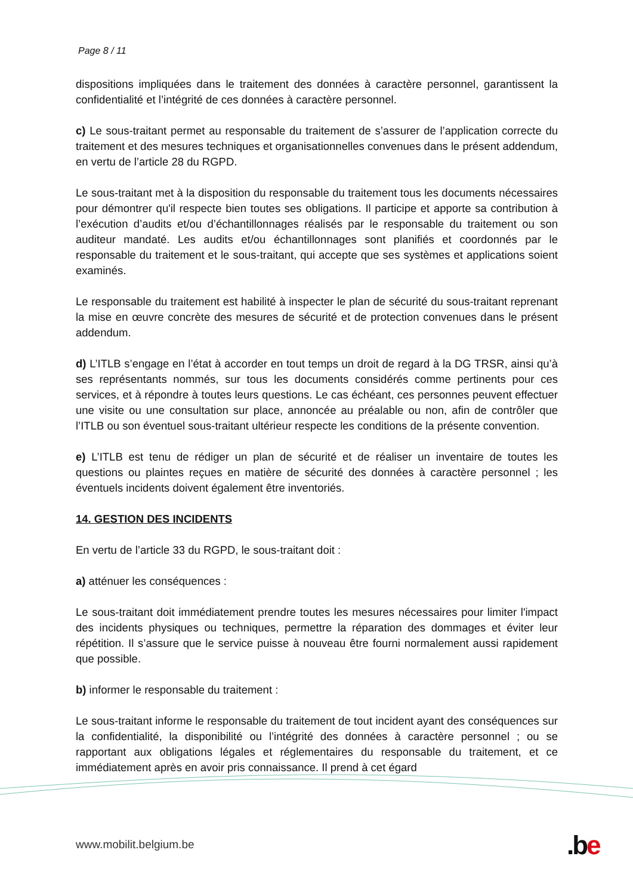Page 8 / 11
dispositions impliquées dans le traitement des données à caractère personnel, garantissent la confidentialité et l’intégrité de ces données à caractère personnel.
c) Le sous-traitant permet au responsable du traitement de s’assurer de l’application correcte du traitement et des mesures techniques et organisationnelles convenues dans le présent addendum, en vertu de l’article 28 du RGPD.
Le sous-traitant met à la disposition du responsable du traitement tous les documents nécessaires pour démontrer qu'il respecte bien toutes ses obligations. Il participe et apporte sa contribution à l’exécution d’audits et/ou d’échantillonnages réalisés par le responsable du traitement ou son auditeur mandaté. Les audits et/ou échantillonnages sont planifiés et coordonnés par le responsable du traitement et le sous-traitant, qui accepte que ses systèmes et applications soient examinés.
Le responsable du traitement est habilité à inspecter le plan de sécurité du sous-traitant reprenant la mise en œuvre concrète des mesures de sécurité et de protection convenues dans le présent addendum.
d) L’ITLB s’engage en l’état à accorder en tout temps un droit de regard à la DG TRSR, ainsi qu’à ses représentants nommés, sur tous les documents considérés comme pertinents pour ces services, et à répondre à toutes leurs questions. Le cas échéant, ces personnes peuvent effectuer une visite ou une consultation sur place, annoncée au préalable ou non, afin de contrôler que l’ITLB ou son éventuel sous-traitant ultérieur respecte les conditions de la présente convention.
e) L’ITLB est tenu de rédiger un plan de sécurité et de réaliser un inventaire de toutes les questions ou plaintes reçues en matière de sécurité des données à caractère personnel ; les éventuels incidents doivent également être inventoriés.
14. GESTION DES INCIDENTS
En vertu de l’article 33 du RGPD, le sous-traitant doit :
a) atténuer les conséquences :
Le sous-traitant doit immédiatement prendre toutes les mesures nécessaires pour limiter l'impact des incidents physiques ou techniques, permettre la réparation des dommages et éviter leur répétition. Il s’assure que le service puisse à nouveau être fourni normalement aussi rapidement que possible.
b) informer le responsable du traitement :
Le sous-traitant informe le responsable du traitement de tout incident ayant des conséquences sur la confidentialité, la disponibilité ou l’intégrité des données à caractère personnel ; ou se rapportant aux obligations légales et réglementaires du responsable du traitement, et ce immédiatement après en avoir pris connaissance. Il prend à cet égard
www.mobilit.belgium.be .be